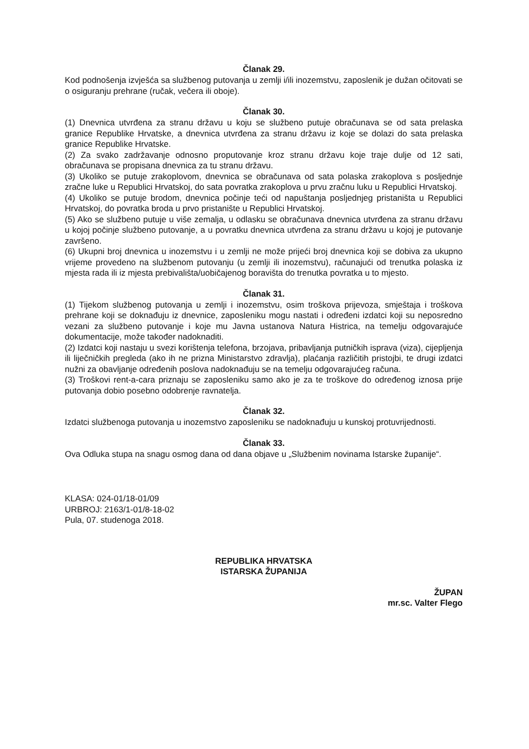Članak 29.
Kod podnošenja izvješća sa službenog putovanja u zemlji i/ili inozemstvu, zaposlenik je dužan očitovati se o osiguranju prehrane (ručak, večera ili oboje).
Članak 30.
(1) Dnevnica utvrđena za stranu državu u koju se službeno putuje obračunava se od sata prelaska granice Republike Hrvatske, a dnevnica utvrđena za stranu državu iz koje se dolazi do sata prelaska granice Republike Hrvatske.
(2) Za svako zadržavanje odnosno proputovanje kroz stranu državu koje traje dulje od 12 sati, obračunava se propisana dnevnica za tu stranu državu.
(3) Ukoliko se putuje zrakoplovom, dnevnica se obračunava od sata polaska zrakoplova s posljednje zračne luke u Republici Hrvatskoj, do sata povratka zrakoplova u prvu zračnu luku u Republici Hrvatskoj.
(4) Ukoliko se putuje brodom, dnevnica počinje teći od napuštanja posljednjeg pristaništa u Republici Hrvatskoj, do povratka broda u prvo pristanište u Republici Hrvatskoj.
(5) Ako se službeno putuje u više zemalja, u odlasku se obračunava dnevnica utvrđena za stranu državu u kojoj počinje službeno putovanje, a u povratku dnevnica utvrđena za stranu državu u kojoj je putovanje završeno.
(6) Ukupni broj dnevnica u inozemstvu i u zemlji ne može prijeći broj dnevnica koji se dobiva za ukupno vrijeme provedeno na službenom putovanju (u zemlji ili inozemstvu), računajući od trenutka polaska iz mjesta rada ili iz mjesta prebivališta/uobičajenog boravišta do trenutka povratka u to mjesto.
Članak 31.
(1) Tijekom službenog putovanja u zemlji i inozemstvu, osim troškova prijevoza, smještaja i troškova prehrane koji se doknađuju iz dnevnice, zaposleniku mogu nastati i određeni izdatci koji su neposredno vezani za službeno putovanje i koje mu Javna ustanova Natura Histrica, na temelju odgovarajuće dokumentacije, može također nadoknaditi.
(2) Izdatci koji nastaju u svezi korištenja telefona, brzojava, pribavljanja putničkih isprava (viza), cijepljenja ili liječničkih pregleda (ako ih ne prizna Ministarstvo zdravlja), plaćanja različitih pristojbi, te drugi izdatci nužni za obavljanje određenih poslova nadoknađuju se na temelju odgovarajućeg računa.
(3) Troškovi rent-a-cara priznaju se zaposleniku samo ako je za te troškove do određenog iznosa prije putovanja dobio posebno odobrenje ravnatelja.
Članak 32.
Izdatci službenoga putovanja u inozemstvo zaposleniku se nadoknađuju u kunskoj protuvrijednosti.
Članak 33.
Ova Odluka stupa na snagu osmog dana od dana objave u „Službenim novinama Istarske županije“.
KLASA: 024-01/18-01/09
URBROJ: 2163/1-01/8-18-02
Pula, 07. studenoga 2018.
REPUBLIKA HRVATSKA
ISTARSKA ŽUPANIJA
ŽUPAN
mr.sc. Valter Flego